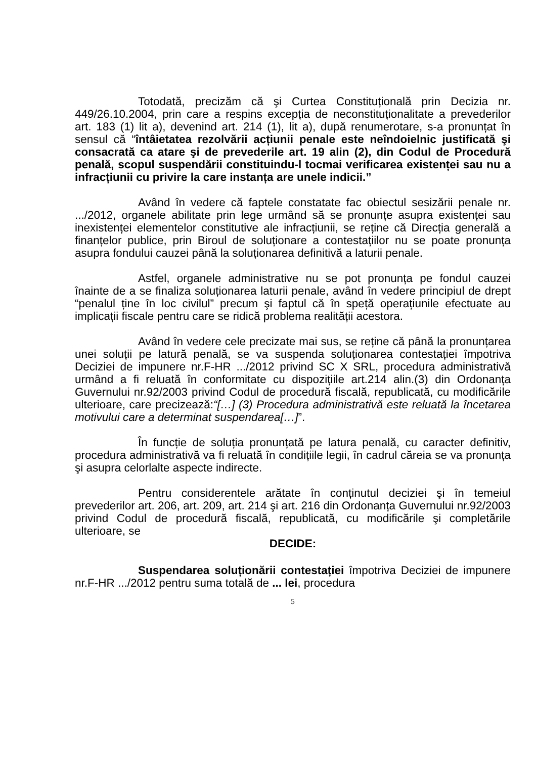Totodată, precizăm că şi Curtea Constituțională prin Decizia nr. 449/26.10.2004, prin care a respins excepția de neconstituționalitate a prevederilor art. 183 (1) lit a), devenind art. 214 (1), lit a), după renumerotare, s-a pronunțat în sensul că “întâietatea rezolvării acțiunii penale este neîndoielnic justificată şi consacrată ca atare şi de prevederile art. 19 alin (2), din Codul de Procedură penală, scopul suspendării constituindu-l tocmai verificarea existenței sau nu a infracțiunii cu privire la care instanța are unele indicii.”
Având în vedere că faptele constatate fac obiectul sesizării penale nr. .../2012, organele abilitate prin lege urmând să se pronunțe asupra existenței sau inexistenței elementelor constitutive ale infracțiunii, se reține că Direcția generală a finanțelor publice, prin Biroul de soluționare a contestațiilor nu se poate pronunța asupra fondului cauzei până la soluționarea definitivă a laturii penale.
Astfel, organele administrative nu se pot pronunța pe fondul cauzei înainte de a se finaliza soluționarea laturii penale, având în vedere principiul de drept “penalul ține în loc civilul” precum şi faptul că în speță operațiunile efectuate au implicații fiscale pentru care se ridică problema realității acestora.
Având în vedere cele precizate mai sus, se reține că până la pronunțarea unei soluții pe latură penală, se va suspenda soluționarea contestației împotriva Deciziei de impunere nr.F-HR .../2012 privind SC X SRL, procedura administrativă urmând a fi reluată în conformitate cu dispozițiile art.214 alin.(3) din Ordonanța Guvernului nr.92/2003 privind Codul de procedură fiscală, republicată, cu modificările ulterioare, care precizează:“[…] (3) Procedura administrativă este reluată la încetarea motivului care a determinat suspendarea[…]”.
În funcție de soluția pronunțată pe latura penală, cu caracter definitiv, procedura administrativă va fi reluată în condițiile legii, în cadrul căreia se va pronunța şi asupra celorlalte aspecte indirecte.
Pentru considerentele arătate în conținutul deciziei şi în temeiul prevederilor art. 206, art. 209, art. 214 şi art. 216 din Ordonanța Guvernului nr.92/2003 privind Codul de procedură fiscală, republicată, cu modificările şi completările ulterioare, se
DECIDE:
Suspendarea soluționării contestației împotriva Deciziei de impunere nr.F-HR .../2012 pentru suma totală de ... lei, procedura
5